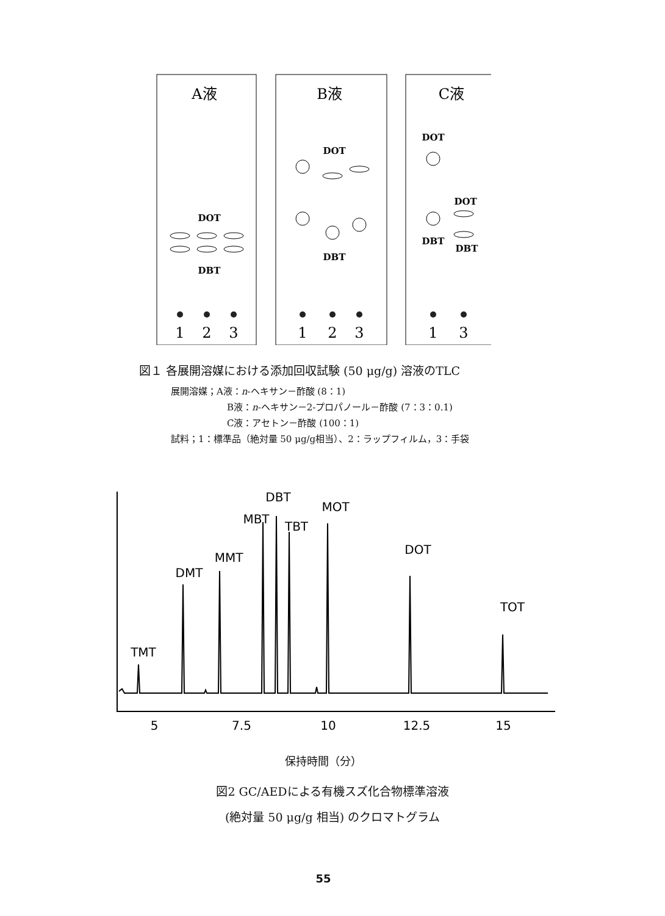A液
B液
C液
1
2
3
1
2
3
1
3
DOT
DBT
DOT
DBT
DOT
DOT
DBT
DBT
図１ 各展開溶媒における添加回収試験 (50 μg/g) 溶液のTLC
展開溶媒；A液：n-ヘキサン－酢酸 (8：1)
B液：n-ヘキサン－2-プロパノール－酢酸 (7：3：0.1)
C液：アセトン－酢酸 (100：1)
試料；1：標準品（絶対量 50 μg/g相当）、2：ラップフィルム，3：手袋
TMT
DMT
MMT
MBT
DBT
TBT
MOT
DOT
TOT
5
7.5
10
12.5
15
保持時間（分）
図2 GC/AEDによる有機スズ化合物標準溶液
(絶対量 50 μg/g 相当) のクロマトグラム
55